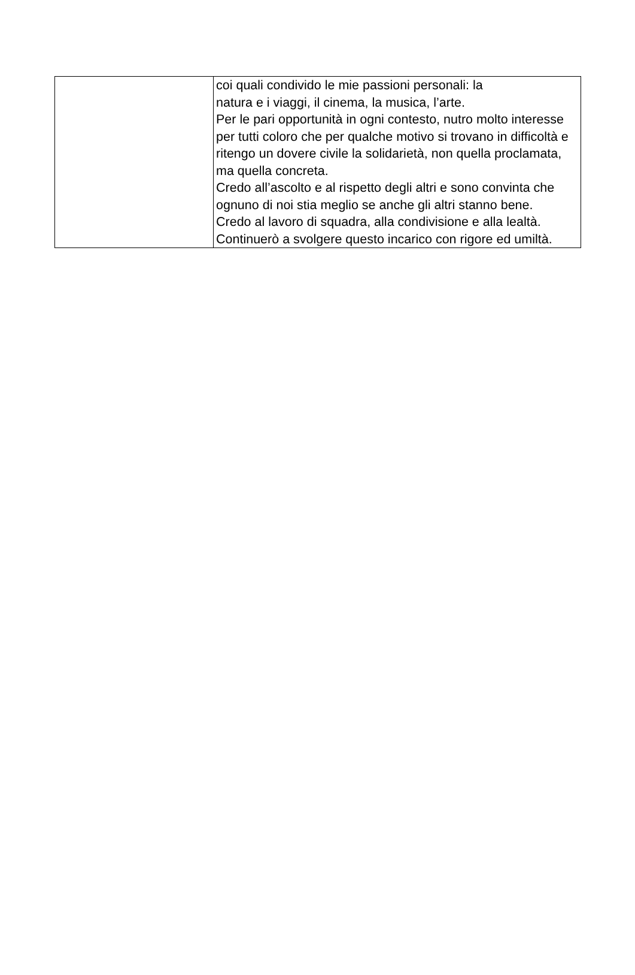| | coi quali condivido le mie passioni personali: la natura e i viaggi, il cinema, la musica, l’arte. Per le pari opportunità in ogni contesto, nutro molto interesse per tutti coloro che per qualche motivo si trovano in difficoltà e ritengo un dovere civile la solidarietà, non quella proclamata, ma quella concreta. Credo all’ascolto e al rispetto degli altri e sono convinta che ognuno di noi stia meglio se anche gli altri stanno bene. Credo al lavoro di squadra, alla condivisione e alla lealtà. Continuerò a svolgere questo incarico con rigore ed umiltà. |